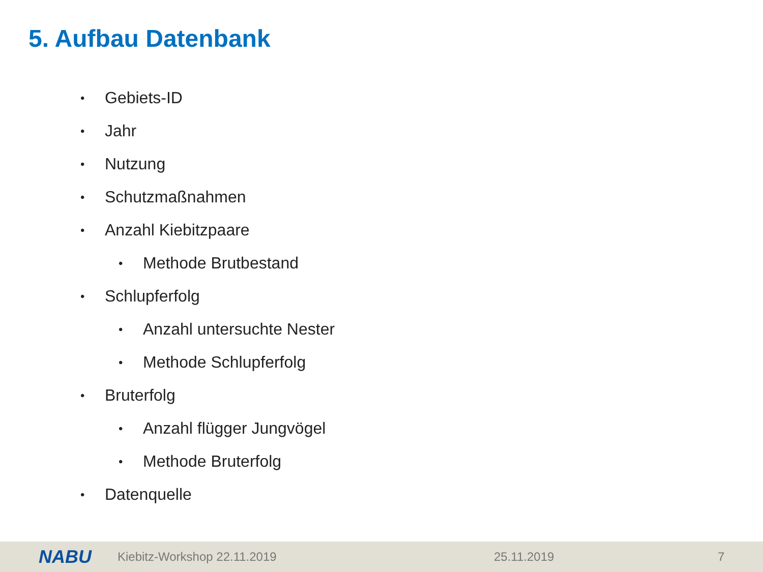5. Aufbau Datenbank
• Gebiets-ID
• Jahr
• Nutzung
• Schutzmaßnahmen
• Anzahl Kiebitzpaare
• Methode Brutbestand
• Schlupferfolg
• Anzahl untersuchte Nester
• Methode Schlupferfolg
• Bruterfolg
• Anzahl flügger Jungvögel
• Methode Bruterfolg
• Datenquelle
NABU Kiebitz-Workshop 22.11.2019 25.11.2019 7